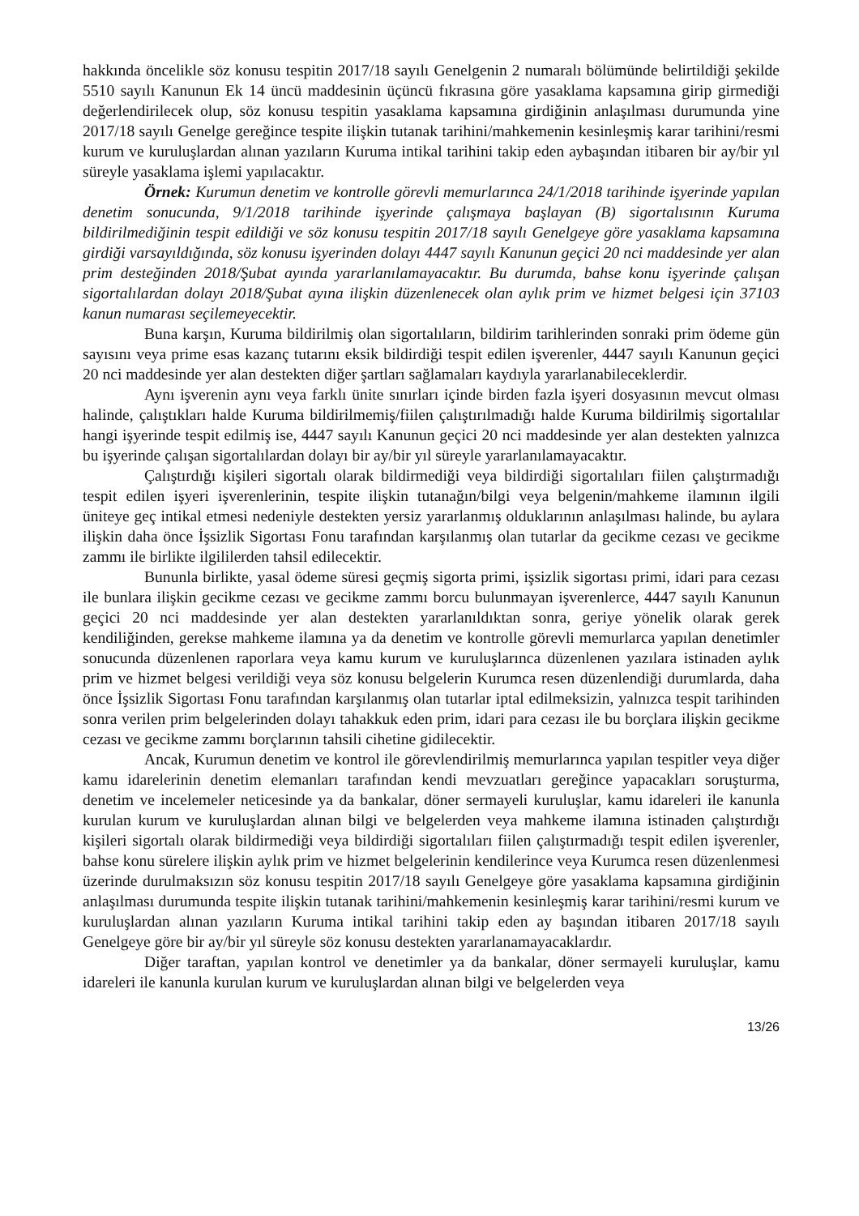hakkında öncelikle söz konusu tespitin 2017/18 sayılı Genelgenin 2 numaralı bölümünde belirtildiği şekilde 5510 sayılı Kanunun Ek 14 üncü maddesinin üçüncü fıkrasına göre yasaklama kapsamına girip girmediği değerlendirilecek olup, söz konusu tespitin yasaklama kapsamına girdiğinin anlaşılması durumunda yine 2017/18 sayılı Genelge gereğince tespite ilişkin tutanak tarihini/mahkemenin kesinleşmiş karar tarihini/resmi kurum ve kuruluşlardan alınan yazıların Kuruma intikal tarihini takip eden aybaşından itibaren bir ay/bir yıl süreyle yasaklama işlemi yapılacaktır.
Örnek: Kurumun denetim ve kontrolle görevli memurlarınca 24/1/2018 tarihinde işyerinde yapılan denetim sonucunda, 9/1/2018 tarihinde işyerinde çalışmaya başlayan (B) sigortalısının Kuruma bildirilmediğinin tespit edildiği ve söz konusu tespitin 2017/18 sayılı Genelgeye göre yasaklama kapsamına girdiği varsayıldığında, söz konusu işyerinden dolayı 4447 sayılı Kanunun geçici 20 nci maddesinde yer alan prim desteğinden 2018/Şubat ayında yararlanılamayacaktır. Bu durumda, bahse konu işyerinde çalışan sigortalılardan dolayı 2018/Şubat ayına ilişkin düzenlenecek olan aylık prim ve hizmet belgesi için 37103 kanun numarası seçilemeyecektir.
Buna karşın, Kuruma bildirilmiş olan sigortalıların, bildirim tarihlerinden sonraki prim ödeme gün sayısını veya prime esas kazanç tutarını eksik bildirdiği tespit edilen işverenler, 4447 sayılı Kanunun geçici 20 nci maddesinde yer alan destekten diğer şartları sağlamaları kaydıyla yararlanabileceklerdir.
Aynı işverenin aynı veya farklı ünite sınırları içinde birden fazla işyeri dosyasının mevcut olması halinde, çalıştıkları halde Kuruma bildirilmemiş/fiilen çalıştırılmadığı halde Kuruma bildirilmiş sigortalılar hangi işyerinde tespit edilmiş ise, 4447 sayılı Kanunun geçici 20 nci maddesinde yer alan destekten yalnızca bu işyerinde çalışan sigortalılardan dolayı bir ay/bir yıl süreyle yararlanılamayacaktır.
Çalıştırdığı kişileri sigortalı olarak bildirmediği veya bildirdiği sigortalıları fiilen çalıştırmadığı tespit edilen işyeri işverenlerinin, tespite ilişkin tutanağın/bilgi veya belgenin/mahkeme ilamının ilgili üniteye geç intikal etmesi nedeniyle destekten yersiz yararlanmış olduklarının anlaşılması halinde, bu aylara ilişkin daha önce İşsizlik Sigortası Fonu tarafından karşılanmış olan tutarlar da gecikme cezası ve gecikme zammı ile birlikte ilgililerden tahsil edilecektir.
Bununla birlikte, yasal ödeme süresi geçmiş sigorta primi, işsizlik sigortası primi, idari para cezası ile bunlara ilişkin gecikme cezası ve gecikme zammı borcu bulunmayan işverenlerce, 4447 sayılı Kanunun geçici 20 nci maddesinde yer alan destekten yararlanıldıktan sonra, geriye yönelik olarak gerek kendiliğinden, gerekse mahkeme ilamına ya da denetim ve kontrolle görevli memurlarca yapılan denetimler sonucunda düzenlenen raporlara veya kamu kurum ve kuruluşlarınca düzenlenen yazılara istinaden aylık prim ve hizmet belgesi verildiği veya söz konusu belgelerin Kurumca resen düzenlendiği durumlarda, daha önce İşsizlik Sigortası Fonu tarafından karşılanmış olan tutarlar iptal edilmeksizin, yalnızca tespit tarihinden sonra verilen prim belgelerinden dolayı tahakkuk eden prim, idari para cezası ile bu borçlara ilişkin gecikme cezası ve gecikme zammı borçlarının tahsili cihetine gidilecektir.
Ancak, Kurumun denetim ve kontrol ile görevlendirilmiş memurlarınca yapılan tespitler veya diğer kamu idarelerinin denetim elemanları tarafından kendi mevzuatları gereğince yapacakları soruşturma, denetim ve incelemeler neticesinde ya da bankalar, döner sermayeli kuruluşlar, kamu idareleri ile kanunla kurulan kurum ve kuruluşlardan alınan bilgi ve belgelerden veya mahkeme ilamına istinaden çalıştırdığı kişileri sigortalı olarak bildirmediği veya bildirdiği sigortalıları fiilen çalıştırmadığı tespit edilen işverenler, bahse konu sürelere ilişkin aylık prim ve hizmet belgelerinin kendilerince veya Kurumca resen düzenlenmesi üzerinde durulmaksızın söz konusu tespitin 2017/18 sayılı Genelgeye göre yasaklama kapsamına girdiğinin anlaşılması durumunda tespite ilişkin tutanak tarihini/mahkemenin kesinleşmiş karar tarihini/resmi kurum ve kuruluşlardan alınan yazıların Kuruma intikal tarihini takip eden ay başından itibaren 2017/18 sayılı Genelgeye göre bir ay/bir yıl süreyle söz konusu destekten yararlanamayacaklardır.
Diğer taraftan, yapılan kontrol ve denetimler ya da bankalar, döner sermayeli kuruluşlar, kamu idareleri ile kanunla kurulan kurum ve kuruluşlardan alınan bilgi ve belgelerden veya
13/26